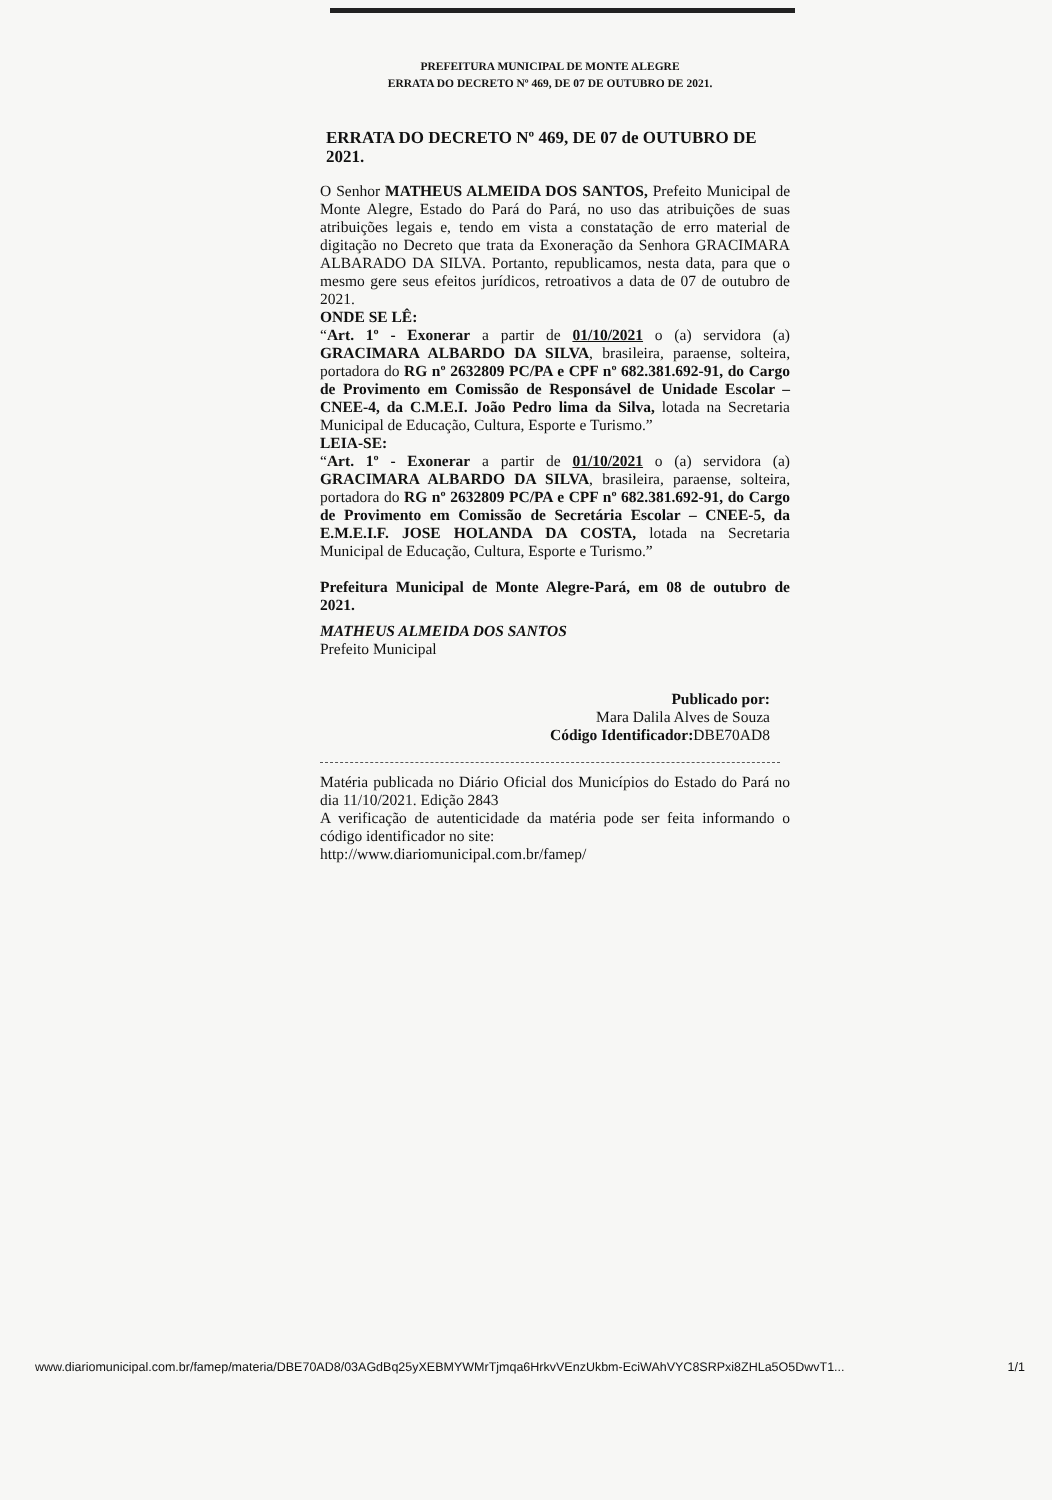PREFEITURA MUNICIPAL DE MONTE ALEGRE
ERRATA DO DECRETO Nº 469, DE 07 DE OUTUBRO DE 2021.
ERRATA DO DECRETO Nº 469, DE 07 de OUTUBRO DE 2021.
O Senhor MATHEUS ALMEIDA DOS SANTOS, Prefeito Municipal de Monte Alegre, Estado do Pará do Pará, no uso das atribuições de suas atribuições legais e, tendo em vista a constatação de erro material de digitação no Decreto que trata da Exoneração da Senhora GRACIMARA ALBARADO DA SILVA. Portanto, republicamos, nesta data, para que o mesmo gere seus efeitos jurídicos, retroativos a data de 07 de outubro de 2021.
ONDE SE LÊ:
“Art. 1º - Exonerar a partir de 01/10/2021 o (a) servidora (a) GRACIMARA ALBARDO DA SILVA, brasileira, paraense, solteira, portadora do RG nº 2632809 PC/PA e CPF nº 682.381.692-91, do Cargo de Provimento em Comissão de Responsável de Unidade Escolar – CNEE-4, da C.M.E.I. João Pedro lima da Silva, lotada na Secretaria Municipal de Educação, Cultura, Esporte e Turismo.”
LEIA-SE:
“Art. 1º - Exonerar a partir de 01/10/2021 o (a) servidora (a) GRACIMARA ALBARDO DA SILVA, brasileira, paraense, solteira, portadora do RG nº 2632809 PC/PA e CPF nº 682.381.692-91, do Cargo de Provimento em Comissão de Secretária Escolar – CNEE-5, da E.M.E.I.F. JOSE HOLANDA DA COSTA, lotada na Secretaria Municipal de Educação, Cultura, Esporte e Turismo.”
Prefeitura Municipal de Monte Alegre-Pará, em 08 de outubro de 2021.
MATHEUS ALMEIDA DOS SANTOS
Prefeito Municipal
Publicado por:
Mara Dalila Alves de Souza
Código Identificador: DBE70AD8
Matéria publicada no Diário Oficial dos Municípios do Estado do Pará no dia 11/10/2021. Edição 2843
A verificação de autenticidade da matéria pode ser feita informando o código identificador no site:
http://www.diariomunicipal.com.br/famep/
www.diariomunicipal.com.br/famep/materia/DBE70AD8/03AGdBq25yXEBMYWMrTjmqa6HrkvVEnzUkbm-EciWAhVYC8SRPxi8ZHLa5O5DwvT1... 1/1